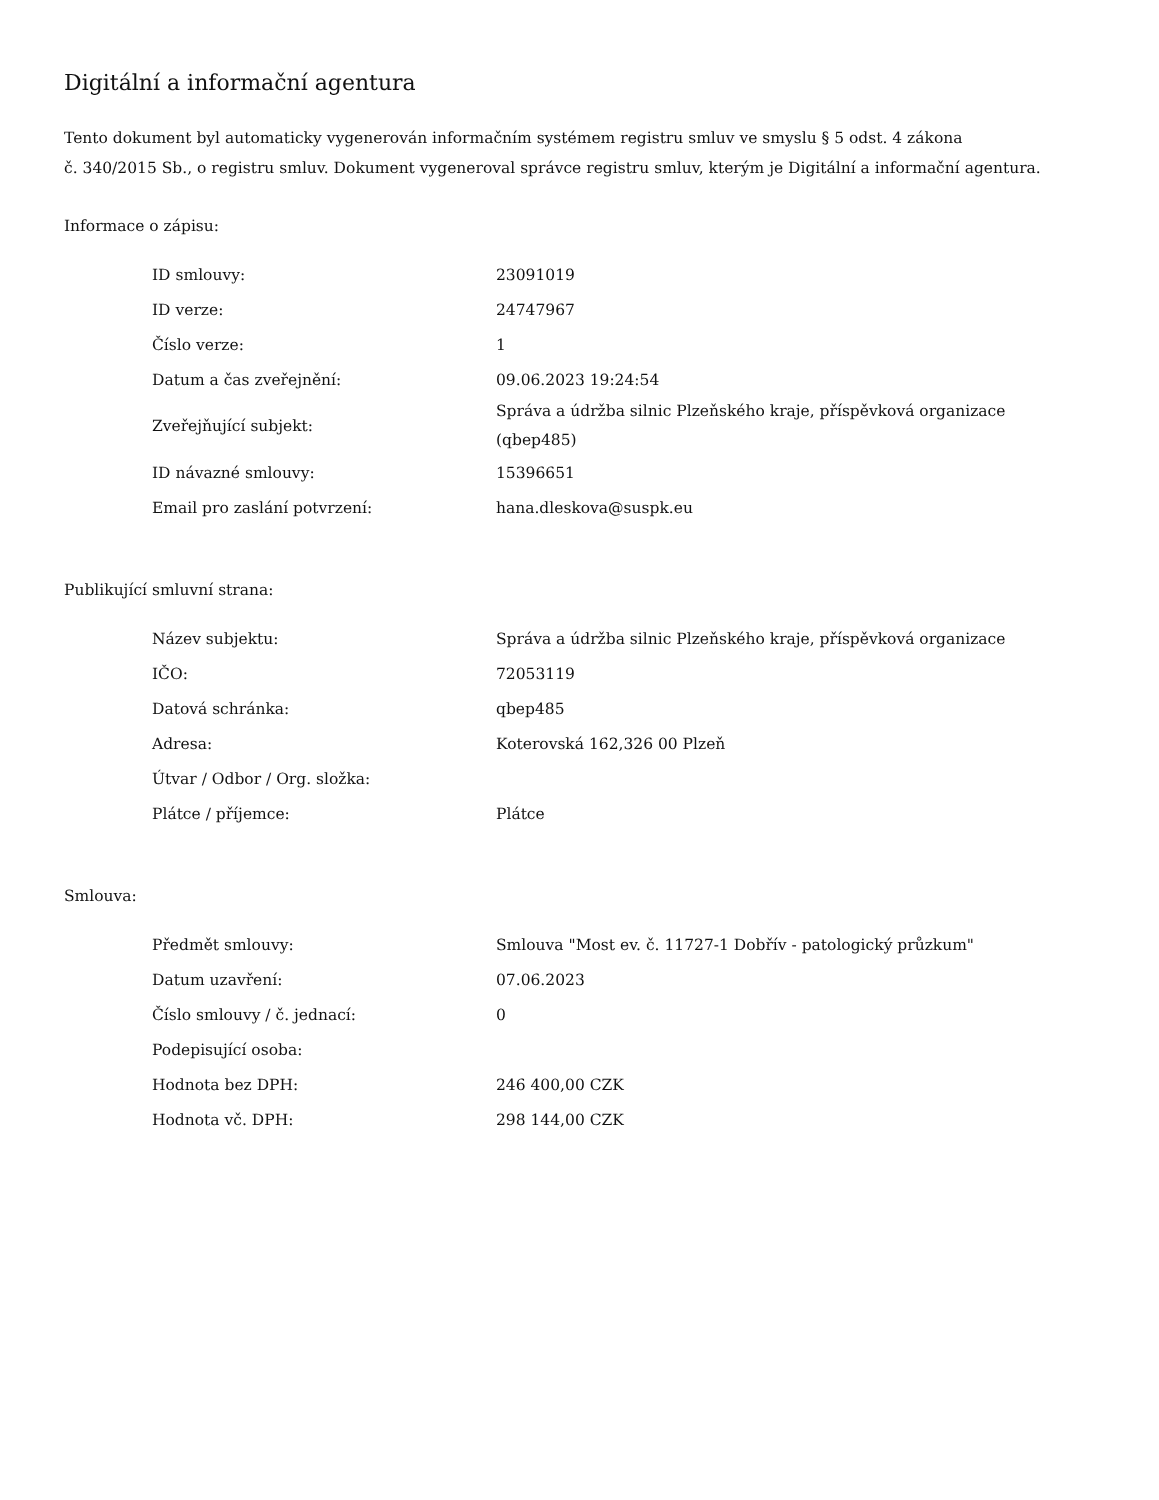Digitální a informační agentura
Tento dokument byl automaticky vygenerován informačním systémem registru smluv ve smyslu § 5 odst. 4 zákona
č. 340/2015 Sb., o registru smluv. Dokument vygeneroval správce registru smluv, kterým je Digitální a informační agentura.
Informace o zápisu:
| ID smlouvy: | 23091019 |
| ID verze: | 24747967 |
| Číslo verze: | 1 |
| Datum a čas zveřejnění: | 09.06.2023 19:24:54 |
| Zveřejňující subjekt: | Správa a údržba silnic Plzeňského kraje, příspěvková organizace (qbep485) |
| ID návazné smlouvy: | 15396651 |
| Email pro zaslání potvrzení: | hana.dleskova@suspk.eu |
Publikující smluvní strana:
| Název subjektu: | Správa a údržba silnic Plzeňského kraje, příspěvková organizace |
| IČO: | 72053119 |
| Datová schránka: | qbep485 |
| Adresa: | Koterovská 162,326 00 Plzeň |
| Útvar / Odbor / Org. složka: | |
| Plátce / příjemce: | Plátce |
Smlouva:
| Předmět smlouvy: | Smlouva "Most ev. č. 11727-1 Dobřív - patologický průzkum" |
| Datum uzavření: | 07.06.2023 |
| Číslo smlouvy / č. jednací: | 0 |
| Podepisující osoba: | |
| Hodnota bez DPH: | 246 400,00 CZK |
| Hodnota vč. DPH: | 298 144,00 CZK |